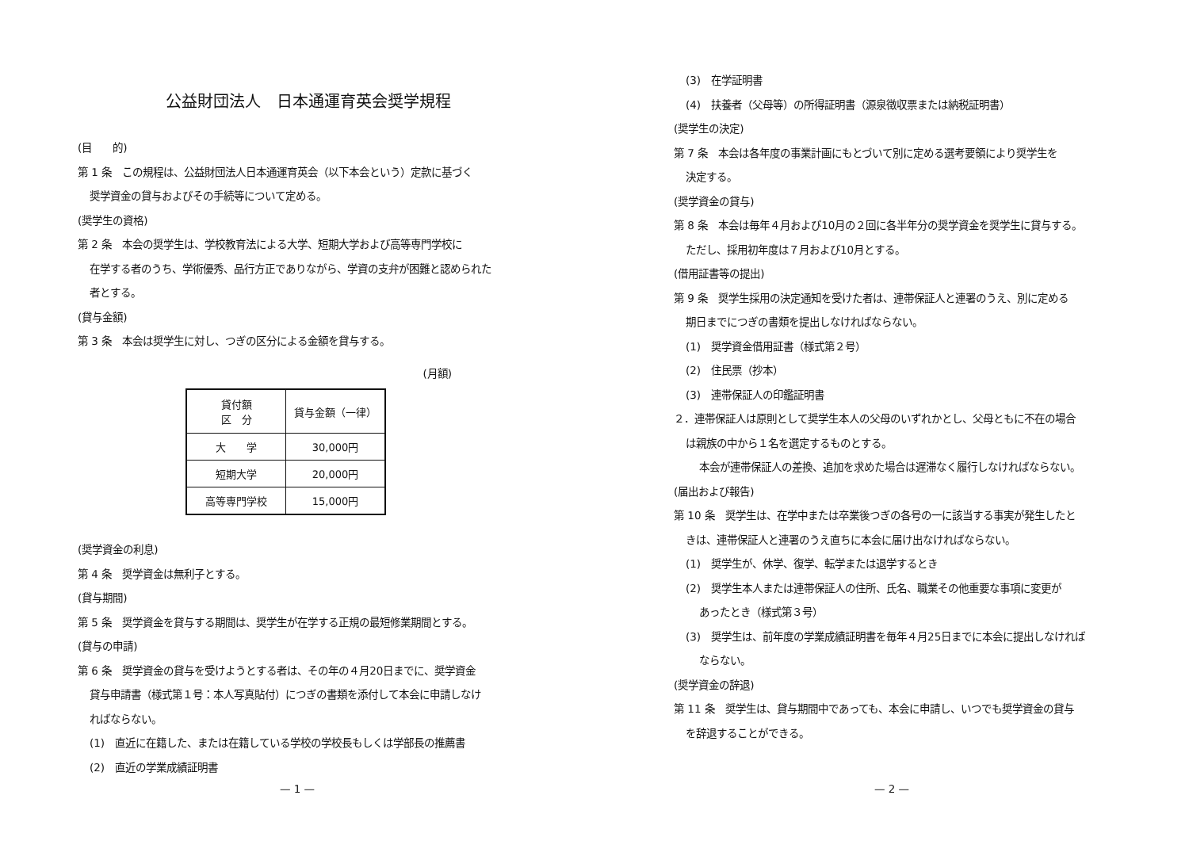公益財団法人　日本通運育英会奨学規程
(目　　的)
第 1 条　この規程は、公益財団法人日本通運育英会（以下本会という）定款に基づく
奨学資金の貸与およびその手続等について定める。
(奨学生の資格)
第 2 条　本会の奨学生は、学校教育法による大学、短期大学および高等専門学校に
在学する者のうち、学術優秀、品行方正でありながら、学資の支弁が困難と認められた
者とする。
(貸与金額)
第 3 条　本会は奨学生に対し、つぎの区分による金額を貸与する。
(月額)
| 貸付額 区 分 | 貸与金額（一律） |
| --- | --- |
| 大 学 | 30,000円 |
| 短期大学 | 20,000円 |
| 高等専門学校 | 15,000円 |
(奨学資金の利息)
第 4 条　奨学資金は無利子とする。
(貸与期間)
第 5 条　奨学資金を貸与する期間は、奨学生が在学する正規の最短修業期間とする。
(貸与の申請)
第 6 条　奨学資金の貸与を受けようとする者は、その年の４月20日までに、奨学資金
貸与申請書（様式第１号：本人写真貼付）につぎの書類を添付して本会に申請しなけ
ればならない。
(1)　直近に在籍した、または在籍している学校の学校長もしくは学部長の推薦書
(2)　直近の学業成績証明書
— 1 —
(3)　在学証明書
(4)　扶養者（父母等）の所得証明書（源泉徴収票または納税証明書）
(奨学生の決定)
第 7 条　本会は各年度の事業計画にもとづいて別に定める選考要領により奨学生を
決定する。
(奨学資金の貸与)
第 8 条　本会は毎年４月および10月の２回に各半年分の奨学資金を奨学生に貸与する。
ただし、採用初年度は７月および10月とする。
(借用証書等の提出)
第 9 条　奨学生採用の決定通知を受けた者は、連帯保証人と連署のうえ、別に定める
期日までにつぎの書類を提出しなければならない。
(1)　奨学資金借用証書（様式第２号）
(2)　住民票（抄本）
(3)　連帯保証人の印鑑証明書
２．連帯保証人は原則として奨学生本人の父母のいずれかとし、父母ともに不在の場合
は親族の中から１名を選定するものとする。
本会が連帯保証人の差換、追加を求めた場合は遅滞なく履行しなければならない。
(届出および報告)
第 10 条　奨学生は、在学中または卒業後つぎの各号の一に該当する事実が発生したと
きは、連帯保証人と連署のうえ直ちに本会に届け出なければならない。
(1)　奨学生が、休学、復学、転学または退学するとき
(2)　奨学生本人または連帯保証人の住所、氏名、職業その他重要な事項に変更が
あったとき（様式第３号）
(3)　奨学生は、前年度の学業成績証明書を毎年４月25日までに本会に提出しなければ
ならない。
(奨学資金の辞退)
第 11 条　奨学生は、貸与期間中であっても、本会に申請し、いつでも奨学資金の貸与
を辞退することができる。
— 2 —